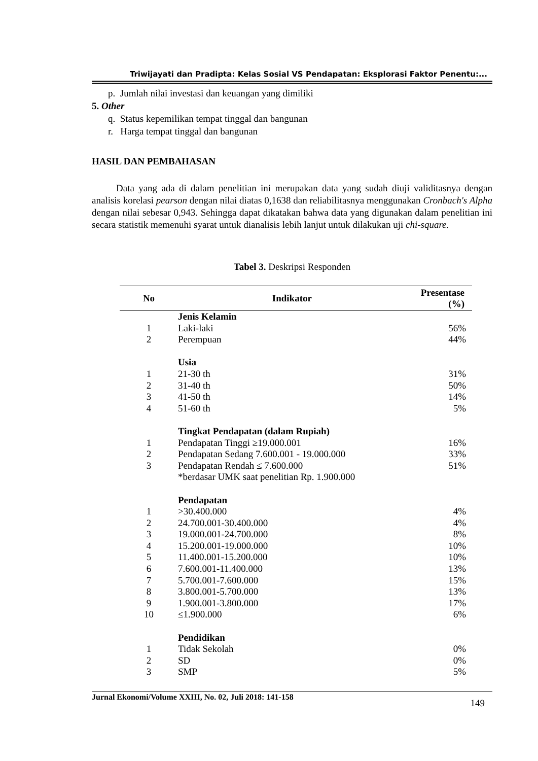Triwijayati dan Pradipta: Kelas Sosial VS Pendapatan: Eksplorasi Faktor Penentu:...
p. Jumlah nilai investasi dan keuangan yang dimiliki
5. Other
q. Status kepemilikan tempat tinggal dan bangunan
r. Harga tempat tinggal dan bangunan
HASIL DAN PEMBAHASAN
Data yang ada di dalam penelitian ini merupakan data yang sudah diuji validitasnya dengan analisis korelasi pearson dengan nilai diatas 0,1638 dan reliabilitasnya menggunakan Cronbach's Alpha dengan nilai sebesar 0,943. Sehingga dapat dikatakan bahwa data yang digunakan dalam penelitian ini secara statistik memenuhi syarat untuk dianalisis lebih lanjut untuk dilakukan uji chi-square.
Tabel 3. Deskripsi Responden
| No | Indikator | Presentase (%) |
| --- | --- | --- |
| | Jenis Kelamin | |
| 1 | Laki-laki | 56% |
| 2 | Perempuan | 44% |
| | Usia | |
| 1 | 21-30 th | 31% |
| 2 | 31-40 th | 50% |
| 3 | 41-50 th | 14% |
| 4 | 51-60 th | 5% |
| | Tingkat Pendapatan (dalam Rupiah) | |
| 1 | Pendapatan Tinggi ≥19.000.001 | 16% |
| 2 | Pendapatan Sedang 7.600.001 - 19.000.000 | 33% |
| 3 | Pendapatan Rendah ≤ 7.600.000 | 51% |
| | *berdasar UMK saat penelitian Rp. 1.900.000 | |
| | Pendapatan | |
| 1 | >30.400.000 | 4% |
| 2 | 24.700.001-30.400.000 | 4% |
| 3 | 19.000.001-24.700.000 | 8% |
| 4 | 15.200.001-19.000.000 | 10% |
| 5 | 11.400.001-15.200.000 | 10% |
| 6 | 7.600.001-11.400.000 | 13% |
| 7 | 5.700.001-7.600.000 | 15% |
| 8 | 3.800.001-5.700.000 | 13% |
| 9 | 1.900.001-3.800.000 | 17% |
| 10 | ≤1.900.000 | 6% |
| | Pendidikan | |
| 1 | Tidak Sekolah | 0% |
| 2 | SD | 0% |
| 3 | SMP | 5% |
Jurnal Ekonomi/Volume XXIII, No. 02, Juli 2018: 141-158 149